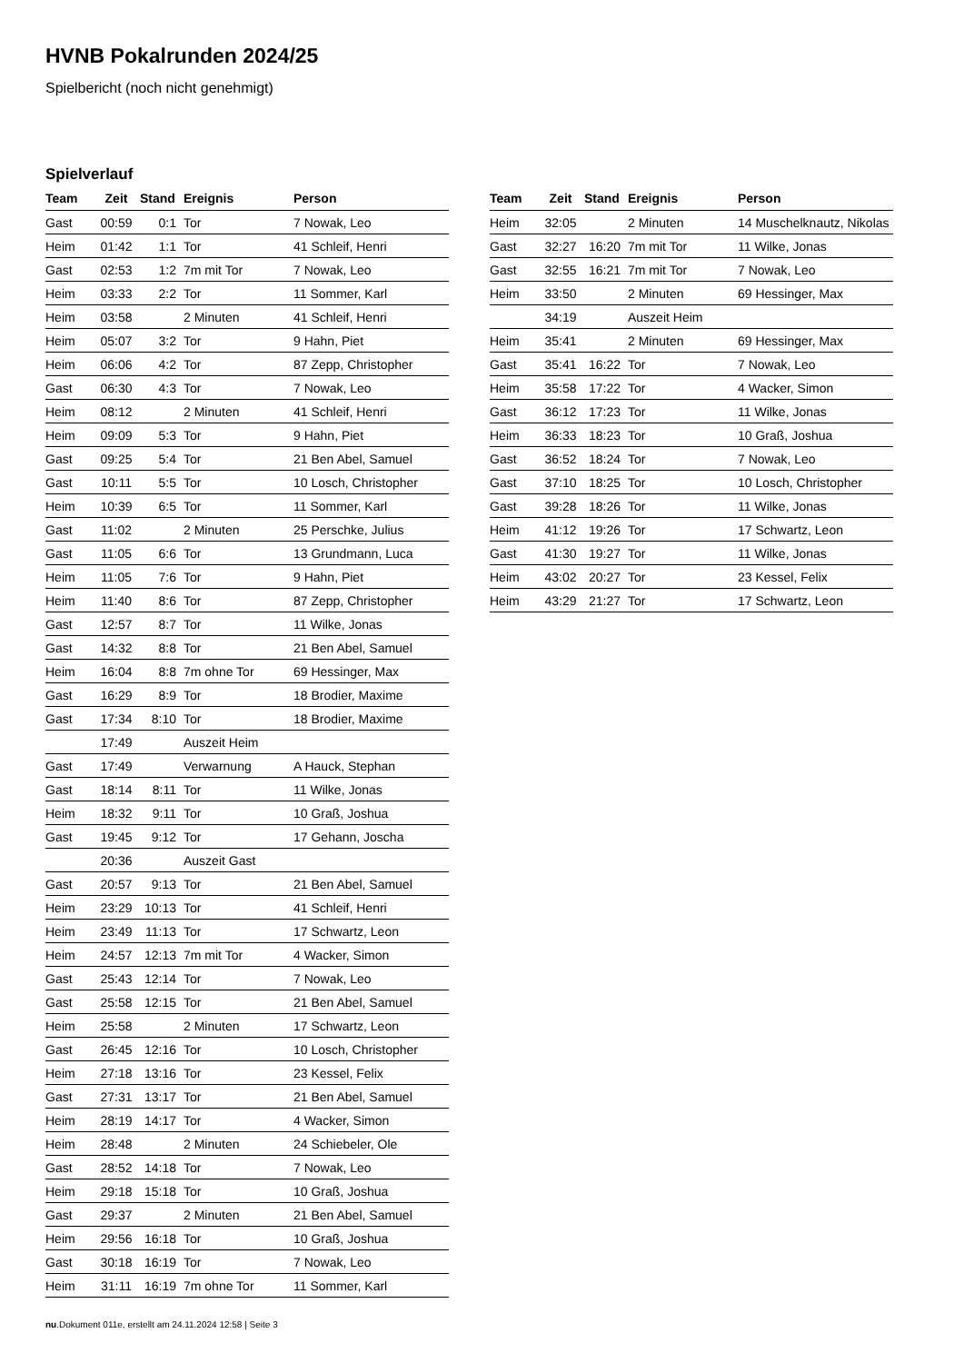HVNB Pokalrunden 2024/25
Spielbericht (noch nicht genehmigt)
Spielverlauf
| Team | Zeit | Stand | Ereignis | Person |
| --- | --- | --- | --- | --- |
| Gast | 00:59 | 0:1 | Tor | 7 Nowak, Leo |
| Heim | 01:42 | 1:1 | Tor | 41 Schleif, Henri |
| Gast | 02:53 | 1:2 | 7m mit Tor | 7 Nowak, Leo |
| Heim | 03:33 | 2:2 | Tor | 11 Sommer, Karl |
| Heim | 03:58 | | 2 Minuten | 41 Schleif, Henri |
| Heim | 05:07 | 3:2 | Tor | 9 Hahn, Piet |
| Heim | 06:06 | 4:2 | Tor | 87 Zepp, Christopher |
| Gast | 06:30 | 4:3 | Tor | 7 Nowak, Leo |
| Heim | 08:12 | | 2 Minuten | 41 Schleif, Henri |
| Heim | 09:09 | 5:3 | Tor | 9 Hahn, Piet |
| Gast | 09:25 | 5:4 | Tor | 21 Ben Abel, Samuel |
| Gast | 10:11 | 5:5 | Tor | 10 Losch, Christopher |
| Heim | 10:39 | 6:5 | Tor | 11 Sommer, Karl |
| Gast | 11:02 | | 2 Minuten | 25 Perschke, Julius |
| Gast | 11:05 | 6:6 | Tor | 13 Grundmann, Luca |
| Heim | 11:05 | 7:6 | Tor | 9 Hahn, Piet |
| Heim | 11:40 | 8:6 | Tor | 87 Zepp, Christopher |
| Gast | 12:57 | 8:7 | Tor | 11 Wilke, Jonas |
| Gast | 14:32 | 8:8 | Tor | 21 Ben Abel, Samuel |
| Heim | 16:04 | 8:8 | 7m ohne Tor | 69 Hessinger, Max |
| Gast | 16:29 | 8:9 | Tor | 18 Brodier, Maxime |
| Gast | 17:34 | 8:10 | Tor | 18 Brodier, Maxime |
| | 17:49 | | Auszeit Heim | |
| Gast | 17:49 | | Verwarnung | A Hauck, Stephan |
| Gast | 18:14 | 8:11 | Tor | 11 Wilke, Jonas |
| Heim | 18:32 | 9:11 | Tor | 10 Graß, Joshua |
| Gast | 19:45 | 9:12 | Tor | 17 Gehann, Joscha |
| | 20:36 | | Auszeit Gast | |
| Gast | 20:57 | 9:13 | Tor | 21 Ben Abel, Samuel |
| Heim | 23:29 | 10:13 | Tor | 41 Schleif, Henri |
| Heim | 23:49 | 11:13 | Tor | 17 Schwartz, Leon |
| Heim | 24:57 | 12:13 | 7m mit Tor | 4 Wacker, Simon |
| Gast | 25:43 | 12:14 | Tor | 7 Nowak, Leo |
| Gast | 25:58 | 12:15 | Tor | 21 Ben Abel, Samuel |
| Heim | 25:58 | | 2 Minuten | 17 Schwartz, Leon |
| Gast | 26:45 | 12:16 | Tor | 10 Losch, Christopher |
| Heim | 27:18 | 13:16 | Tor | 23 Kessel, Felix |
| Gast | 27:31 | 13:17 | Tor | 21 Ben Abel, Samuel |
| Heim | 28:19 | 14:17 | Tor | 4 Wacker, Simon |
| Heim | 28:48 | | 2 Minuten | 24 Schiebeler, Ole |
| Gast | 28:52 | 14:18 | Tor | 7 Nowak, Leo |
| Heim | 29:18 | 15:18 | Tor | 10 Graß, Joshua |
| Gast | 29:37 | | 2 Minuten | 21 Ben Abel, Samuel |
| Heim | 29:56 | 16:18 | Tor | 10 Graß, Joshua |
| Gast | 30:18 | 16:19 | Tor | 7 Nowak, Leo |
| Heim | 31:11 | 16:19 | 7m ohne Tor | 11 Sommer, Karl |
| Team | Zeit | Stand | Ereignis | Person |
| --- | --- | --- | --- | --- |
| Heim | 32:05 | | 2 Minuten | 14 Muschelknautz, Nikolas |
| Gast | 32:27 | 16:20 | 7m mit Tor | 11 Wilke, Jonas |
| Gast | 32:55 | 16:21 | 7m mit Tor | 7 Nowak, Leo |
| Heim | 33:50 | | 2 Minuten | 69 Hessinger, Max |
| | 34:19 | | Auszeit Heim | |
| Heim | 35:41 | | 2 Minuten | 69 Hessinger, Max |
| Gast | 35:41 | 16:22 | Tor | 7 Nowak, Leo |
| Heim | 35:58 | 17:22 | Tor | 4 Wacker, Simon |
| Gast | 36:12 | 17:23 | Tor | 11 Wilke, Jonas |
| Heim | 36:33 | 18:23 | Tor | 10 Graß, Joshua |
| Gast | 36:52 | 18:24 | Tor | 7 Nowak, Leo |
| Gast | 37:10 | 18:25 | Tor | 10 Losch, Christopher |
| Gast | 39:28 | 18:26 | Tor | 11 Wilke, Jonas |
| Heim | 41:12 | 19:26 | Tor | 17 Schwartz, Leon |
| Gast | 41:30 | 19:27 | Tor | 11 Wilke, Jonas |
| Heim | 43:02 | 20:27 | Tor | 23 Kessel, Felix |
| Heim | 43:29 | 21:27 | Tor | 17 Schwartz, Leon |
nu.Dokument 011e, erstellt am 24.11.2024 12:58 | Seite 3